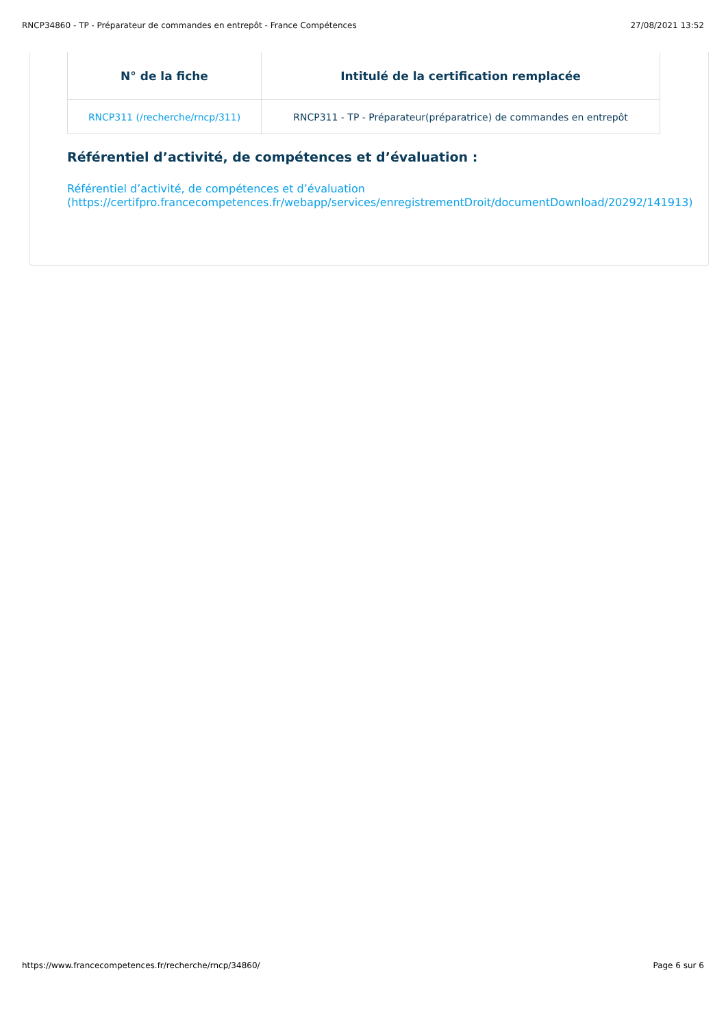RNCP34860 - TP - Préparateur de commandes en entrepôt - France Compétences 27/08/2021 13:52
| N° de la fiche | Intitulé de la certification remplacée |
| --- | --- |
| RNCP311 (/recherche/rncp/311) | RNCP311 - TP - Préparateur(préparatrice) de commandes en entrepôt |
Référentiel d’activité, de compétences et d’évaluation :
Référentiel d’activité, de compétences et d’évaluation
(https://certifpro.francecompetences.fr/webapp/services/enregistrementDroit/documentDownload/20292/141913)
https://www.francecompetences.fr/recherche/rncp/34860/ Page 6 sur 6